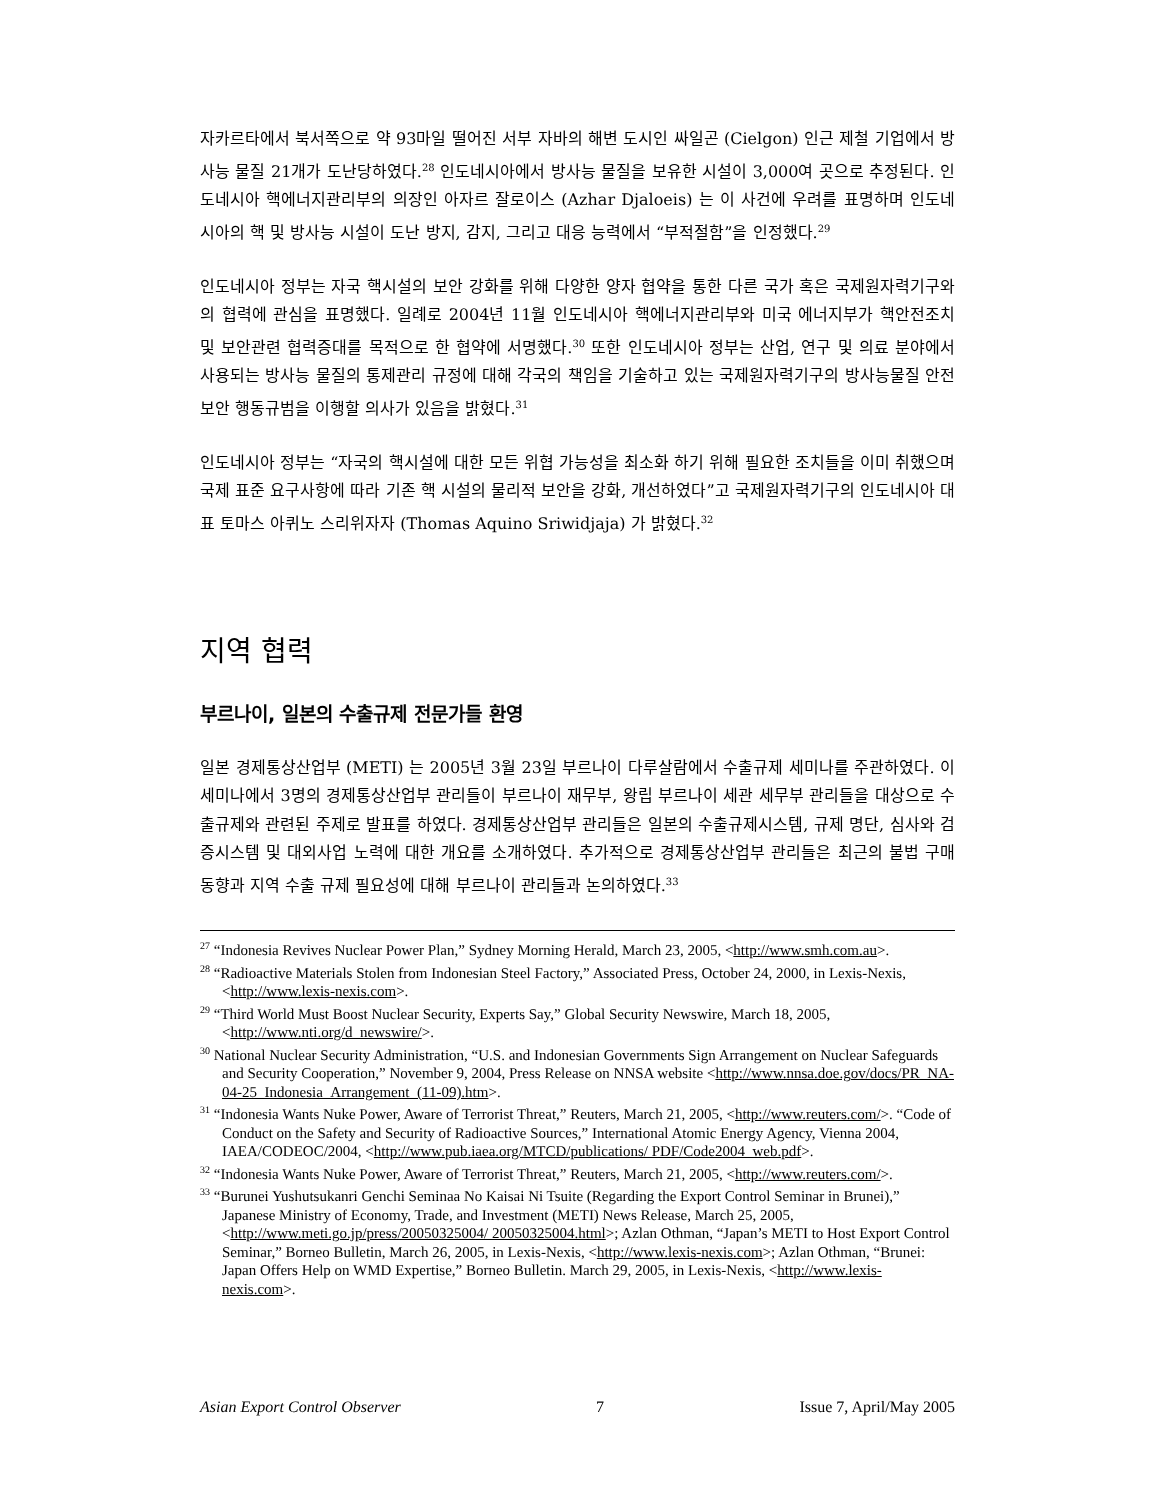자카르타에서 북서쪽으로 약 93마일 떨어진 서부 자바의 해변 도시인 싸일곤 (Cielgon) 인근 제철 기업에서 방사능 물질 21개가 도난당하였다.<sup>28</sup> 인도네시아에서 방사능 물질을 보유한 시설이 3,000여 곳으로 추정된다. 인도네시아 핵에너지관리부의 의장인 아자르 잘로이스 (Azhar Djaloeis) 는 이 사건에 우려를 표명하며 인도네시아의 핵 및 방사능 시설이 도난 방지, 감지, 그리고 대응 능력에서 “부적절함”을 인정했다.<sup>29</sup>
인도네시아 정부는 자국 핵시설의 보안 강화를 위해 다양한 양자 협약을 통한 다른 국가 혹은 국제원자력기구와의 협력에 관심을 표명했다. 일례로 2004년 11월 인도네시아 핵에너지관리부와 미국 에너지부가 핵안전조치 및 보안관련 협력증대를 목적으로 한 협약에 서명했다.<sup>30</sup> 또한 인도네시아 정부는 산업, 연구 및 의료 분야에서 사용되는 방사능 물질의 통제관리 규정에 대해 각국의 책임을 기술하고 있는 국제원자력기구의 방사능물질 안전 보안 행동규범을 이행할 의사가 있음을 밝혔다.<sup>31</sup>
인도네시아 정부는 “자국의 핵시설에 대한 모든 위협 가능성을 최소화 하기 위해 필요한 조치들을 이미 취했으며 국제 표준 요구사항에 따라 기존 핵 시설의 물리적 보안을 강화, 개선하였다”고 국제원자력기구의 인도네시아 대표 토마스 아퀴노 스리위자자 (Thomas Aquino Sriwidjaja) 가 밝혔다.<sup>32</sup>
지역 협력
부르나이, 일본의 수출규제 전문가들 환영
일본 경제통상산업부 (METI) 는 2005년 3월 23일 부르나이 다루살람에서 수출규제 세미나를 주관하였다. 이 세미나에서 3명의 경제통상산업부 관리들이 부르나이 재무부, 왕립 부르나이 세관 세무부 관리들을 대상으로 수출규제와 관련된 주제로 발표를 하였다. 경제통상산업부 관리들은 일본의 수출규제시스템, 규제 명단, 심사와 검증시스템 및 대외사업 노력에 대한 개요를 소개하였다. 추가적으로 경제통상산업부 관리들은 최근의 불법 구매 동향과 지역 수출 규제 필요성에 대해 부르나이 관리들과 논의하였다.<sup>33</sup>
<sup>27</sup> “Indonesia Revives Nuclear Power Plan,” Sydney Morning Herald, March 23, 2005, <http://www.smh.com.au>.
<sup>28</sup> “Radioactive Materials Stolen from Indonesian Steel Factory,” Associated Press, October 24, 2000, in Lexis-Nexis, <http://www.lexis-nexis.com>.
<sup>29</sup> “Third World Must Boost Nuclear Security, Experts Say,” Global Security Newswire, March 18, 2005, <http://www.nti.org/d_newswire/>.
<sup>30</sup> National Nuclear Security Administration, “U.S. and Indonesian Governments Sign Arrangement on Nuclear Safeguards and Security Cooperation,” November 9, 2004, Press Release on NNSA website <http://www.nnsa.doe.gov/docs/PR_NA-04-25_Indonesia_Arrangement_(11-09).htm>.
<sup>31</sup> “Indonesia Wants Nuke Power, Aware of Terrorist Threat,” Reuters, March 21, 2005, <http://www.reuters.com/>. “Code of Conduct on the Safety and Security of Radioactive Sources,” International Atomic Energy Agency, Vienna 2004, IAEA/CODEOC/2004, <http://www.pub.iaea.org/MTCD/publications/ PDF/Code2004_web.pdf>.
<sup>32</sup> “Indonesia Wants Nuke Power, Aware of Terrorist Threat,” Reuters, March 21, 2005, <http://www.reuters.com/>.
<sup>33</sup> “Burunei Yushutsukanri Genchi Seminaa No Kaisai Ni Tsuite (Regarding the Export Control Seminar in Brunei),” Japanese Ministry of Economy, Trade, and Investment (METI) News Release, March 25, 2005, <http://www.meti.go.jp/press/20050325004/ 20050325004.html>; Azlan Othman, “Japan’s METI to Host Export Control Seminar,” Borneo Bulletin, March 26, 2005, in Lexis-Nexis, <http://www.lexis-nexis.com>; Azlan Othman, “Brunei: Japan Offers Help on WMD Expertise,” Borneo Bulletin. March 29, 2005, in Lexis-Nexis, <http://www.lexis-nexis.com>.
Asian Export Control Observer 7 Issue 7, April/May 2005